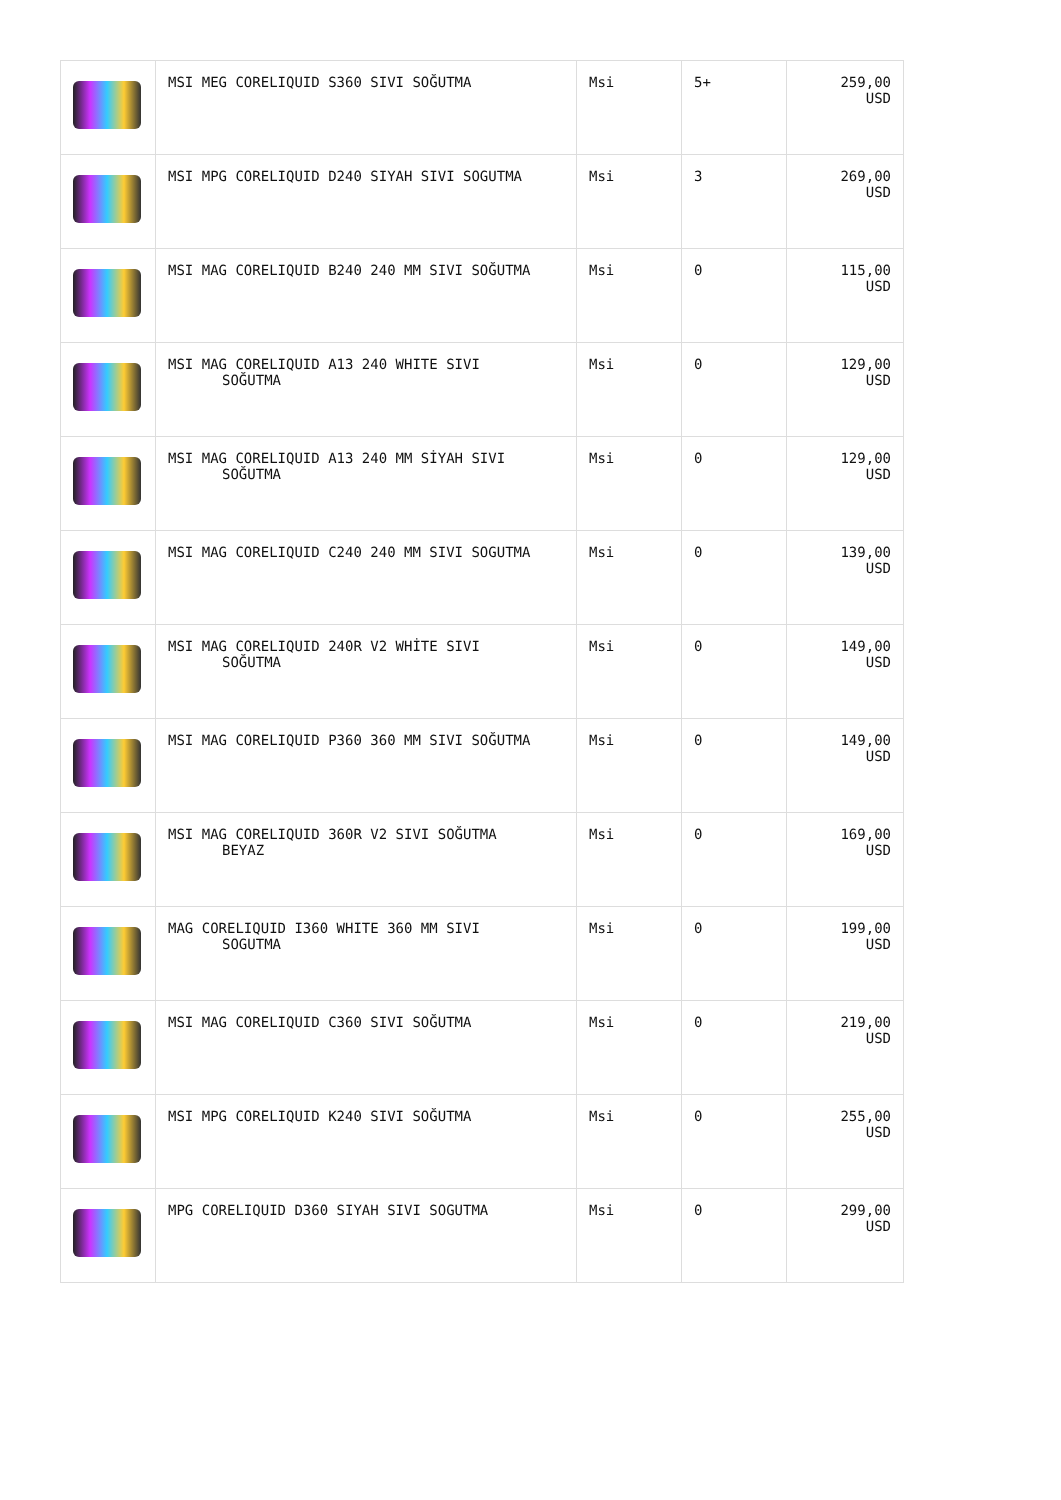| | MSI MEG CORELIQUID S360 SIVI SOĞUTMA | Msi | 5+ | 259,00 USD |
| | MSI MPG CORELIQUID D240 SIYAH SIVI SOGUTMA | Msi | 3 | 269,00 USD |
| | MSI MAG CORELIQUID B240 240 MM SIVI SOĞUTMA | Msi | 0 | 115,00 USD |
| | MSI MAG CORELIQUID A13 240 WHITE SIVI SOĞUTMA | Msi | 0 | 129,00 USD |
| | MSI MAG CORELIQUID A13 240 MM SİYAH SIVI SOĞUTMA | Msi | 0 | 129,00 USD |
| | MSI MAG CORELIQUID C240 240 MM SIVI SOGUTMA | Msi | 0 | 139,00 USD |
| | MSI MAG CORELIQUID 240R V2 WHİTE SIVI SOĞUTMA | Msi | 0 | 149,00 USD |
| | MSI MAG CORELIQUID P360 360 MM SIVI SOĞUTMA | Msi | 0 | 149,00 USD |
| | MSI MAG CORELIQUID 360R V2 SIVI SOĞUTMA BEYAZ | Msi | 0 | 169,00 USD |
| | MAG CORELIQUID I360 WHITE 360 MM SIVI SOGUTMA | Msi | 0 | 199,00 USD |
| | MSI MAG CORELIQUID C360 SIVI SOĞUTMA | Msi | 0 | 219,00 USD |
| | MSI MPG CORELIQUID K240 SIVI SOĞUTMA | Msi | 0 | 255,00 USD |
| | MPG CORELIQUID D360 SIYAH SIVI SOGUTMA | Msi | 0 | 299,00 USD |